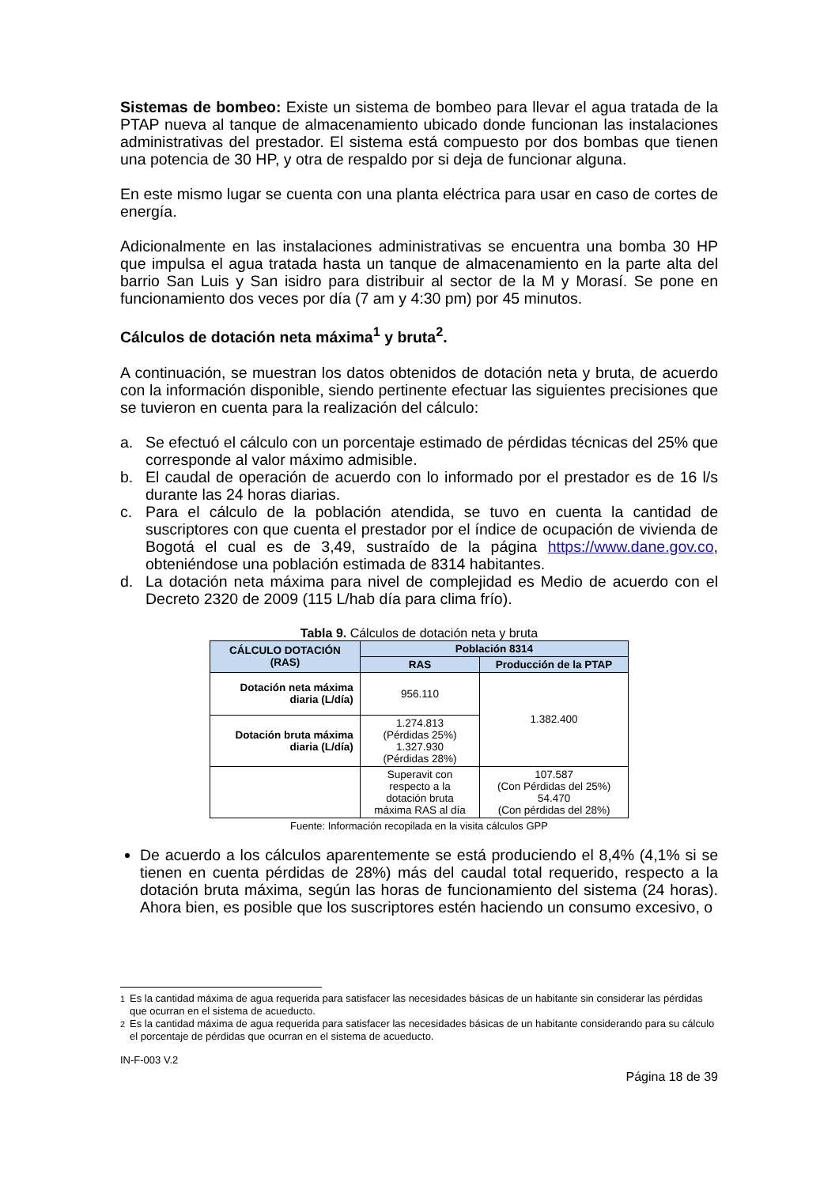Sistemas de bombeo: Existe un sistema de bombeo para llevar el agua tratada de la PTAP nueva al tanque de almacenamiento ubicado donde funcionan las instalaciones administrativas del prestador. El sistema está compuesto por dos bombas que tienen una potencia de 30 HP, y otra de respaldo por si deja de funcionar alguna.
En este mismo lugar se cuenta con una planta eléctrica para usar en caso de cortes de energía.
Adicionalmente en las instalaciones administrativas se encuentra una bomba 30 HP que impulsa el agua tratada hasta un tanque de almacenamiento en la parte alta del barrio San Luis y San isidro para distribuir al sector de la M y Morasí. Se pone en funcionamiento dos veces por día (7 am y 4:30 pm) por 45 minutos.
Cálculos de dotación neta máxima<sup>1</sup> y bruta<sup>2</sup>.
A continuación, se muestran los datos obtenidos de dotación neta y bruta, de acuerdo con la información disponible, siendo pertinente efectuar las siguientes precisiones que se tuvieron en cuenta para la realización del cálculo:
a. Se efectuó el cálculo con un porcentaje estimado de pérdidas técnicas del 25% que corresponde al valor máximo admisible.
b. El caudal de operación de acuerdo con lo informado por el prestador es de 16 l/s durante las 24 horas diarias.
c. Para el cálculo de la población atendida, se tuvo en cuenta la cantidad de suscriptores con que cuenta el prestador por el índice de ocupación de vivienda de Bogotá el cual es de 3,49, sustraído de la página https://www.dane.gov.co, obteniéndose una población estimada de 8314 habitantes.
d. La dotación neta máxima para nivel de complejidad es Medio de acuerdo con el Decreto 2320 de 2009 (115 L/hab día para clima frío).
Tabla 9. Cálculos de dotación neta y bruta
| CÁLCULO DOTACIÓN (RAS) | Población 8314 | |
| --- | --- | --- |
| | RAS | Producción de la PTAP |
| Dotación neta máxima diaria (L/día) | 956.110 | 1.382.400 |
| Dotación bruta máxima diaria (L/día) | 1.274.813 (Pérdidas 25%) 1.327.930 (Pérdidas 28%) | |
| | Superavit con respecto a la dotación bruta máxima RAS al día | 107.587 (Con Pérdidas del 25%) 54.470 (Con pérdidas del 28%) |
Fuente: Información recopilada en la visita cálculos GPP
De acuerdo a los cálculos aparentemente se está produciendo el 8,4% (4,1% si se tienen en cuenta pérdidas de 28%) más del caudal total requerido, respecto a la dotación bruta máxima, según las horas de funcionamiento del sistema (24 horas). Ahora bien, es posible que los suscriptores estén haciendo un consumo excesivo, o
<sup>1</sup> Es la cantidad máxima de agua requerida para satisfacer las necesidades básicas de un habitante sin considerar las pérdidas que ocurran en el sistema de acueducto.
<sup>2</sup> Es la cantidad máxima de agua requerida para satisfacer las necesidades básicas de un habitante considerando para su cálculo el porcentaje de pérdidas que ocurran en el sistema de acueducto.
IN-F-003 V.2
Página 18 de 39